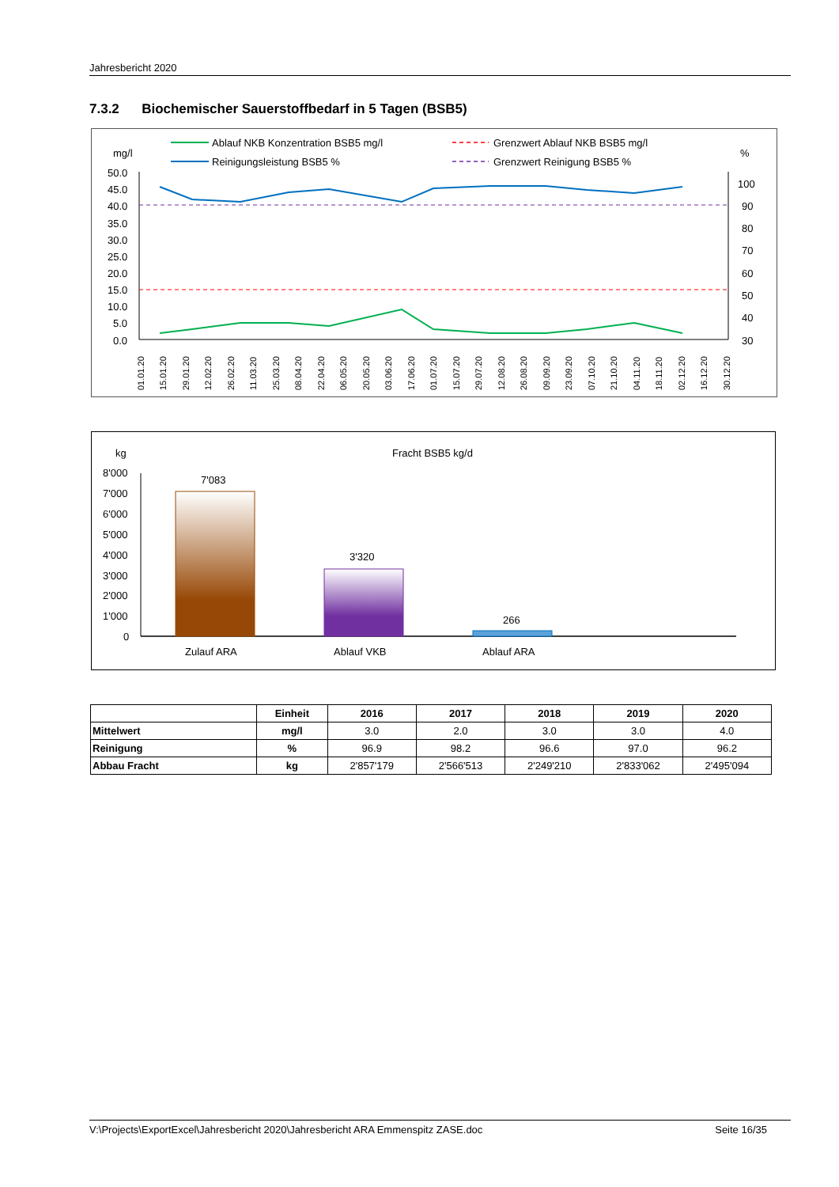Jahresbericht 2020
7.3.2 Biochemischer Sauerstoffbedarf in 5 Tagen (BSB5)
Ablauf NKB Konzentration BSB5 mg/l
Reinigungsleistung BSB5 %
Grenzwert Ablauf NKB BSB5 mg/l
Grenzwert Reinigung BSB5 %
mg/l
%
50.0
45.0
40.0
35.0
30.0
25.0
20.0
15.0
10.0
5.0
0.0
100
90
80
70
60
50
40
30
01.01.20
15.01.20
29.01.20
12.02.20
26.02.20
11.03.20
25.03.20
08.04.20
22.04.20
06.05.20
20.05.20
03.06.20
17.06.20
01.07.20
15.07.20
29.07.20
12.08.20
26.08.20
09.09.20
23.09.20
07.10.20
21.10.20
04.11.20
18.11.20
02.12.20
16.12.20
30.12.20
kg
Fracht BSB5 kg/d
8'000
7'000
6'000
5'000
4'000
3'000
2'000
1'000
0
7'083
3'320
266
Zulauf ARA
Ablauf VKB
Ablauf ARA
| | Einheit | 2016 | 2017 | 2018 | 2019 | 2020 |
| --- | --- | --- | --- | --- | --- | --- |
| Mittelwert | mg/l | 3.0 | 2.0 | 3.0 | 3.0 | 4.0 |
| Reinigung | % | 96.9 | 98.2 | 96.6 | 97.0 | 96.2 |
| Abbau Fracht | kg | 2'857'179 | 2'566'513 | 2'249'210 | 2'833'062 | 2'495'094 |
V:\Projects\ExportExcel\Jahresbericht 2020\Jahresbericht ARA Emmenspitz ZASE.doc Seite 16/35